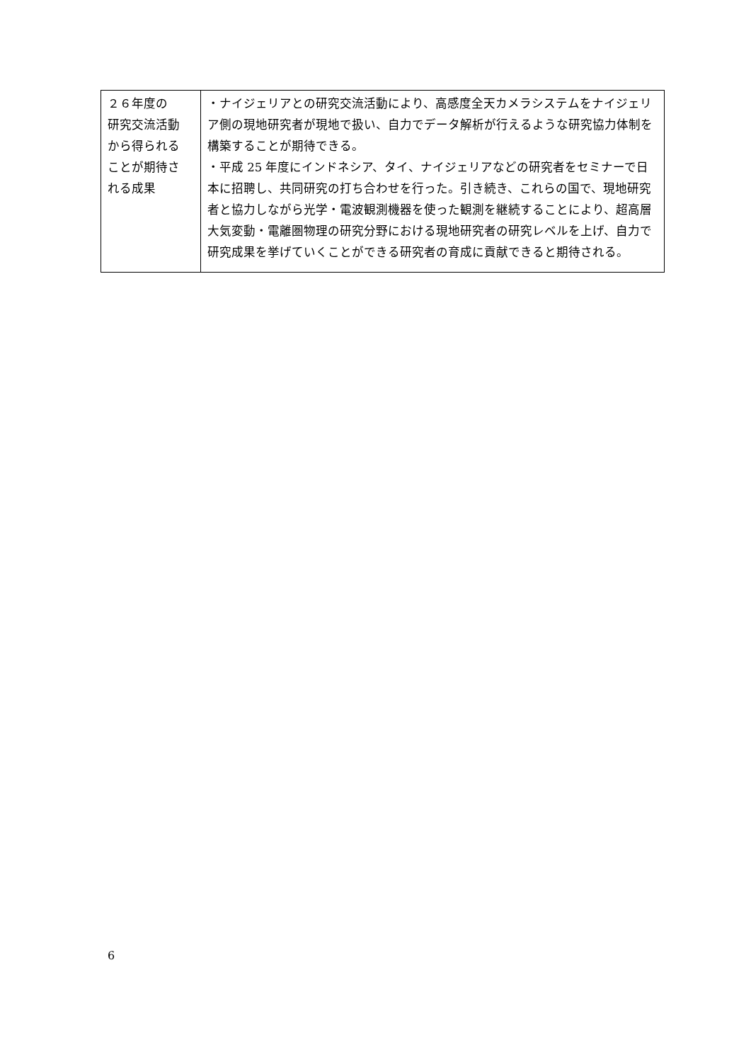| ２６年度の 研究交流活動 から得られる ことが期待さ れる成果 | ・ナイジェリアとの研究交流活動により、高感度全天カメラシステムをナイジェリア側の現地研究者が現地で扱い、自力でデータ解析が行えるような研究協力体制を構築することが期待できる。 ・平成 25 年度にインドネシア、タイ、ナイジェリアなどの研究者をセミナーで日本に招聘し、共同研究の打ち合わせを行った。引き続き、これらの国で、現地研究者と協力しながら光学・電波観測機器を使った観測を継続することにより、超高層大気変動・電離圏物理の研究分野における現地研究者の研究レベルを上げ、自力で研究成果を挙げていくことができる研究者の育成に貢献できると期待される。 |
6